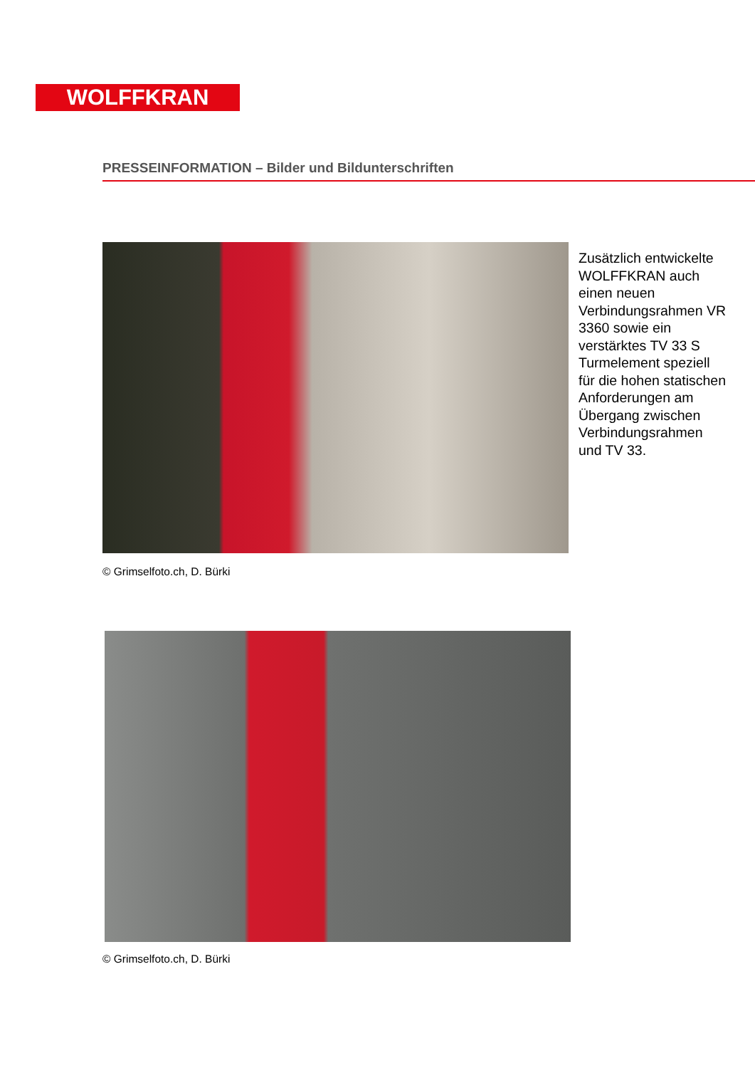WOLFFKRAN
PRESSEINFORMATION – Bilder und Bildunterschriften
Zusätzlich entwickelte WOLFFKRAN auch einen neuen Verbindungsrahmen VR 3360 sowie ein verstärktes TV 33 S Turmelement speziell für die hohen statischen Anforderungen am Übergang zwischen Verbindungsrahmen und TV 33.
© Grimselfoto.ch, D. Bürki
© Grimselfoto.ch, D. Bürki